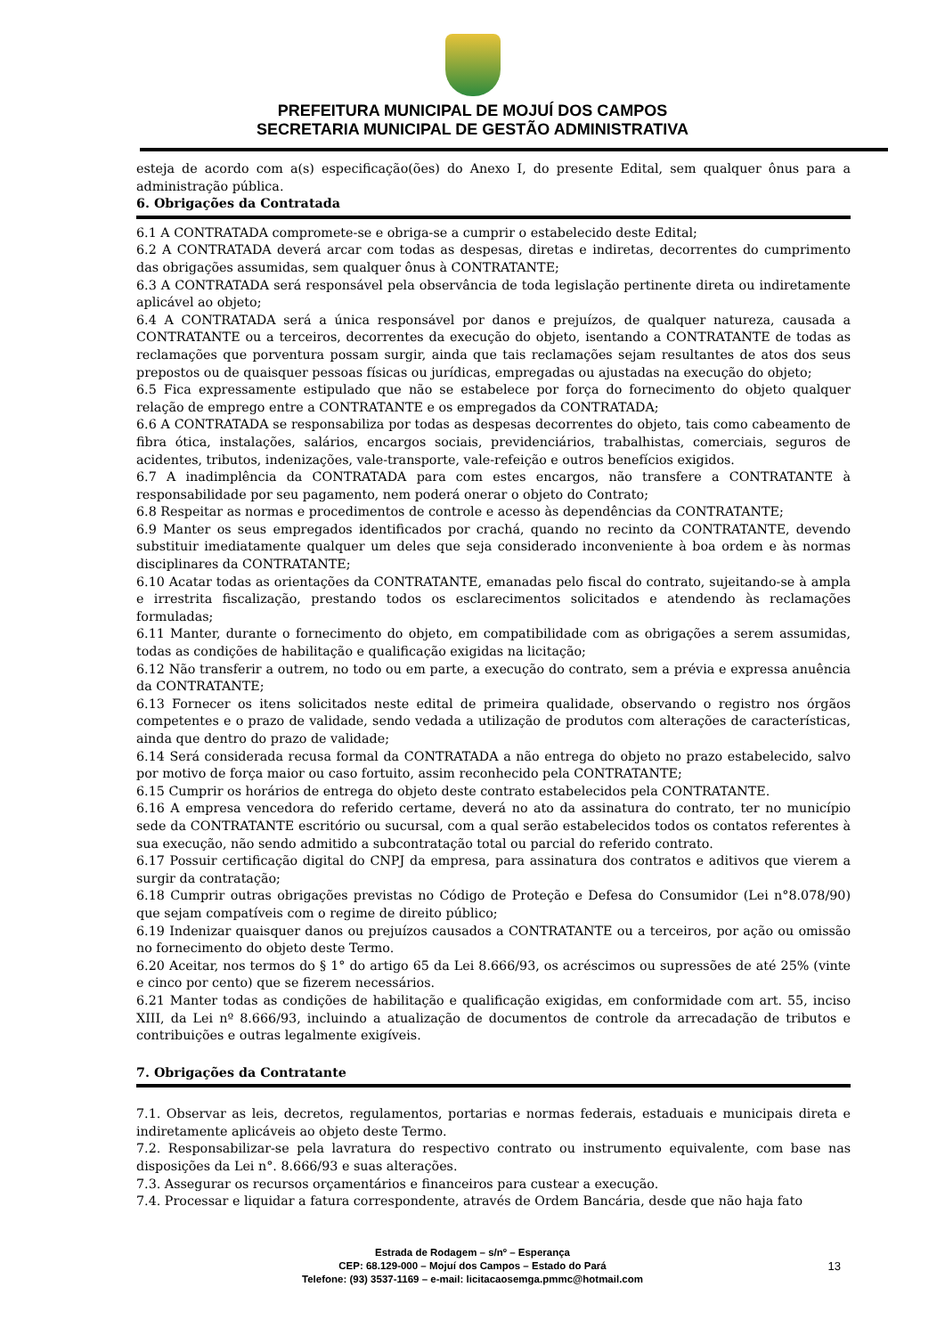PREFEITURA MUNICIPAL DE MOJUÍ DOS CAMPOS
SECRETARIA MUNICIPAL DE GESTÃO ADMINISTRATIVA
esteja de acordo com a(s) especificação(ões) do Anexo I, do presente Edital, sem qualquer ônus para a administração pública.
6. Obrigações da Contratada
6.1 A CONTRATADA compromete-se e obriga-se a cumprir o estabelecido deste Edital;
6.2 A CONTRATADA deverá arcar com todas as despesas, diretas e indiretas, decorrentes do cumprimento das obrigações assumidas, sem qualquer ônus à CONTRATANTE;
6.3 A CONTRATADA será responsável pela observância de toda legislação pertinente direta ou indiretamente aplicável ao objeto;
6.4 A CONTRATADA será a única responsável por danos e prejuízos, de qualquer natureza, causada a CONTRATANTE ou a terceiros, decorrentes da execução do objeto, isentando a CONTRATANTE de todas as reclamações que porventura possam surgir, ainda que tais reclamações sejam resultantes de atos dos seus prepostos ou de quaisquer pessoas físicas ou jurídicas, empregadas ou ajustadas na execução do objeto;
6.5 Fica expressamente estipulado que não se estabelece por força do fornecimento do objeto qualquer relação de emprego entre a CONTRATANTE e os empregados da CONTRATADA;
6.6 A CONTRATADA se responsabiliza por todas as despesas decorrentes do objeto, tais como cabeamento de fibra ótica, instalações, salários, encargos sociais, previdenciários, trabalhistas, comerciais, seguros de acidentes, tributos, indenizações, vale-transporte, vale-refeição e outros benefícios exigidos.
6.7 A inadimplência da CONTRATADA para com estes encargos, não transfere a CONTRATANTE à responsabilidade por seu pagamento, nem poderá onerar o objeto do Contrato;
6.8 Respeitar as normas e procedimentos de controle e acesso às dependências da CONTRATANTE;
6.9 Manter os seus empregados identificados por crachá, quando no recinto da CONTRATANTE, devendo substituir imediatamente qualquer um deles que seja considerado inconveniente à boa ordem e às normas disciplinares da CONTRATANTE;
6.10 Acatar todas as orientações da CONTRATANTE, emanadas pelo fiscal do contrato, sujeitando-se à ampla e irrestrita fiscalização, prestando todos os esclarecimentos solicitados e atendendo às reclamações formuladas;
6.11 Manter, durante o fornecimento do objeto, em compatibilidade com as obrigações a serem assumidas, todas as condições de habilitação e qualificação exigidas na licitação;
6.12 Não transferir a outrem, no todo ou em parte, a execução do contrato, sem a prévia e expressa anuência da CONTRATANTE;
6.13 Fornecer os itens solicitados neste edital de primeira qualidade, observando o registro nos órgãos competentes e o prazo de validade, sendo vedada a utilização de produtos com alterações de características, ainda que dentro do prazo de validade;
6.14 Será considerada recusa formal da CONTRATADA a não entrega do objeto no prazo estabelecido, salvo por motivo de força maior ou caso fortuito, assim reconhecido pela CONTRATANTE;
6.15 Cumprir os horários de entrega do objeto deste contrato estabelecidos pela CONTRATANTE.
6.16 A empresa vencedora do referido certame, deverá no ato da assinatura do contrato, ter no município sede da CONTRATANTE escritório ou sucursal, com a qual serão estabelecidos todos os contatos referentes à sua execução, não sendo admitido a subcontratação total ou parcial do referido contrato.
6.17 Possuir certificação digital do CNPJ da empresa, para assinatura dos contratos e aditivos que vierem a surgir da contratação;
6.18 Cumprir outras obrigações previstas no Código de Proteção e Defesa do Consumidor (Lei n°8.078/90) que sejam compatíveis com o regime de direito público;
6.19 Indenizar quaisquer danos ou prejuízos causados a CONTRATANTE ou a terceiros, por ação ou omissão no fornecimento do objeto deste Termo.
6.20 Aceitar, nos termos do § 1° do artigo 65 da Lei 8.666/93, os acréscimos ou supressões de até 25% (vinte e cinco por cento) que se fizerem necessários.
6.21 Manter todas as condições de habilitação e qualificação exigidas, em conformidade com art. 55, inciso XIII, da Lei nº 8.666/93, incluindo a atualização de documentos de controle da arrecadação de tributos e contribuições e outras legalmente exigíveis.
7. Obrigações da Contratante
7.1. Observar as leis, decretos, regulamentos, portarias e normas federais, estaduais e municipais direta e indiretamente aplicáveis ao objeto deste Termo.
7.2. Responsabilizar-se pela lavratura do respectivo contrato ou instrumento equivalente, com base nas disposições da Lei n°. 8.666/93 e suas alterações.
7.3. Assegurar os recursos orçamentários e financeiros para custear a execução.
7.4. Processar e liquidar a fatura correspondente, através de Ordem Bancária, desde que não haja fato
Estrada de Rodagem – s/nº – Esperança
CEP: 68.129-000 – Mojuí dos Campos – Estado do Pará
Telefone: (93) 3537-1169 – e-mail: licitacaosemga.pmmc@hotmail.com
13